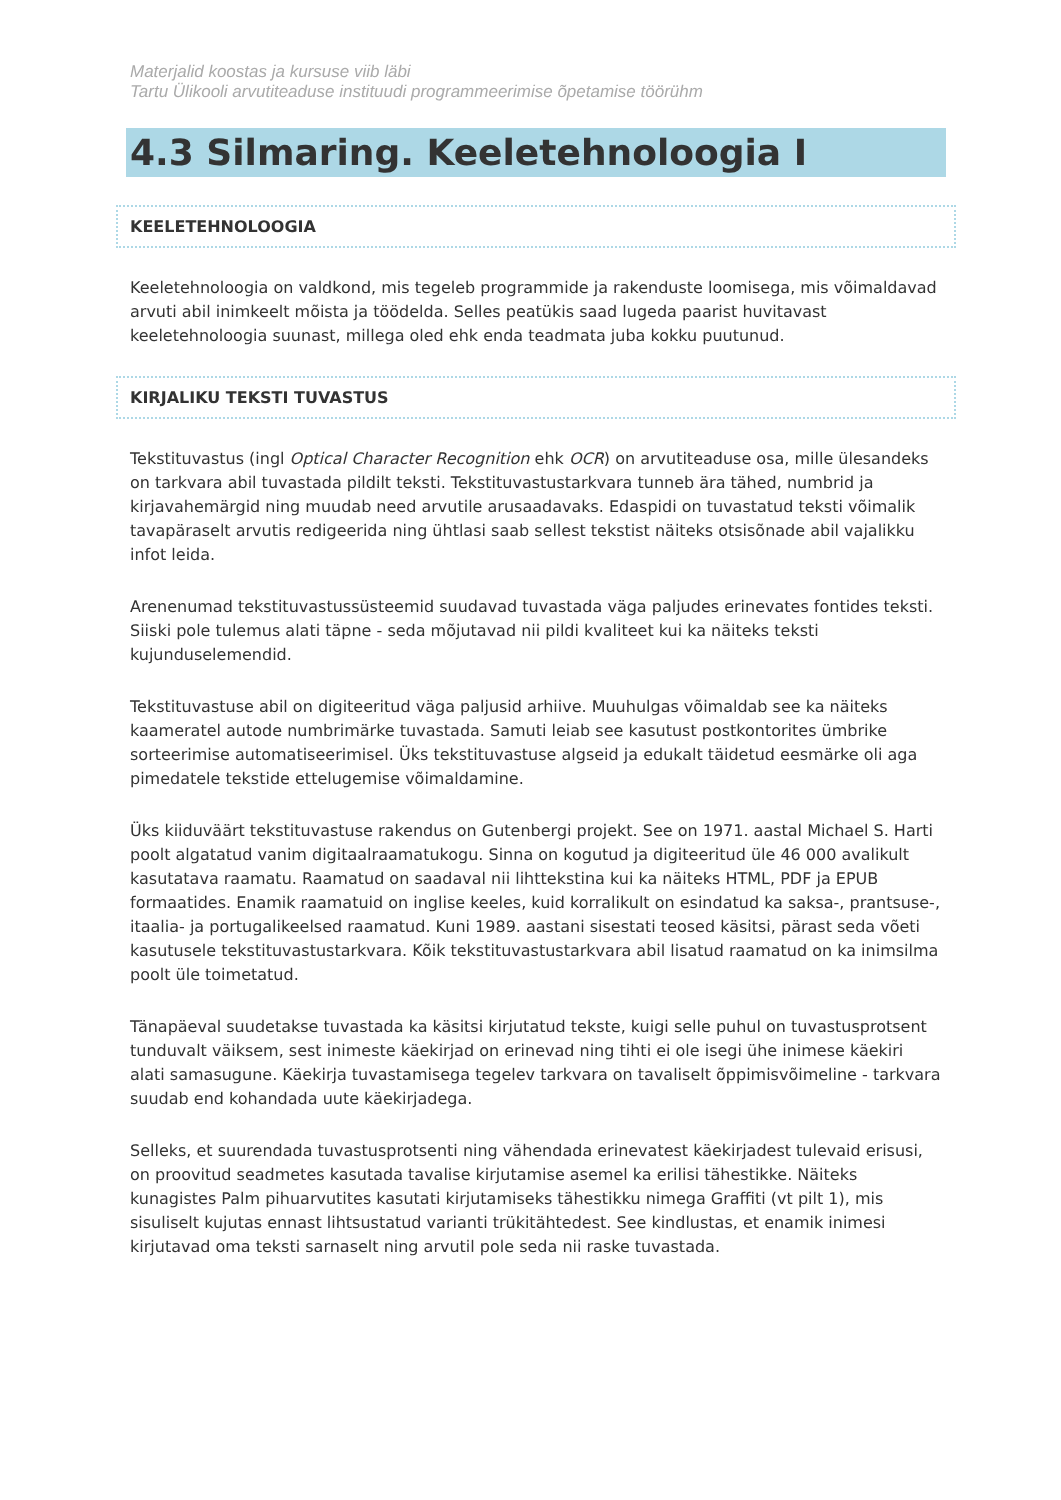Materjalid koostas ja kursuse viib läbi
Tartu Ülikooli arvutiteaduse instituudi programmeerimise õpetamise töörühm
4.3 Silmaring. Keeletehnoloogia I
KEELETEHNOLOOGIA
Keeletehnoloogia on valdkond, mis tegeleb programmide ja rakenduste loomisega, mis võimaldavad arvuti abil inimkeelt mõista ja töödelda. Selles peatükis saad lugeda paarist huvitavast keeletehnoloogia suunast, millega oled ehk enda teadmata juba kokku puutunud.
KIRJALIKU TEKSTI TUVASTUS
Tekstituvastus (ingl Optical Character Recognition ehk OCR) on arvutiteaduse osa, mille ülesandeks on tarkvara abil tuvastada pildilt teksti. Tekstituvastustarkvara tunneb ära tähed, numbrid ja kirjavahemärgid ning muudab need arvutile arusaadavaks. Edaspidi on tuvastatud teksti võimalik tavapäraselt arvutis redigeerida ning ühtlasi saab sellest tekstist näiteks otsisõnade abil vajalikku infot leida.
Arenenumad tekstituvastussüsteemid suudavad tuvastada väga paljudes erinevates fontides teksti. Siiski pole tulemus alati täpne - seda mõjutavad nii pildi kvaliteet kui ka näiteks teksti kujunduselemendid.
Tekstituvastuse abil on digiteeritud väga paljusid arhiive. Muuhulgas võimaldab see ka näiteks kaameratel autode numbrimärke tuvastada. Samuti leiab see kasutust postkontorites ümbrike sorteerimise automatiseerimisel. Üks tekstituvastuse algseid ja edukalt täidetud eesmärke oli aga pimedatele tekstide ettelugemise võimaldamine.
Üks kiiduväärt tekstituvastuse rakendus on Gutenbergi projekt. See on 1971. aastal Michael S. Harti poolt algatatud vanim digitaalraamatukogu. Sinna on kogutud ja digiteeritud üle 46 000 avalikult kasutatava raamatu. Raamatud on saadaval nii lihttekstina kui ka näiteks HTML, PDF ja EPUB formaatides. Enamik raamatuid on inglise keeles, kuid korralikult on esindatud ka saksa-, prantsuse-, itaalia- ja portugalikeelsed raamatud. Kuni 1989. aastani sisestati teosed käsitsi, pärast seda võeti kasutusele tekstituvastustarkvara. Kõik tekstituvastustarkvara abil lisatud raamatud on ka inimsilma poolt üle toimetatud.
Tänapäeval suudetakse tuvastada ka käsitsi kirjutatud tekste, kuigi selle puhul on tuvastusprotsent tunduvalt väiksem, sest inimeste käekirjad on erinevad ning tihti ei ole isegi ühe inimese käekiri alati samasugune. Käekirja tuvastamisega tegelev tarkvara on tavaliselt õppimisvõimeline - tarkvara suudab end kohandada uute käekirjadega.
Selleks, et suurendada tuvastusprotsenti ning vähendada erinevatest käekirjadest tulevaid erisusi, on proovitud seadmetes kasutada tavalise kirjutamise asemel ka erilisi tähestikke. Näiteks kunagistes Palm pihuarvutites kasutati kirjutamiseks tähestikku nimega Graffiti (vt pilt 1), mis sisuliselt kujutas ennast lihtsustatud varianti trükitähtedest. See kindlustas, et enamik inimesi kirjutavad oma teksti sarnaselt ning arvutil pole seda nii raske tuvastada.